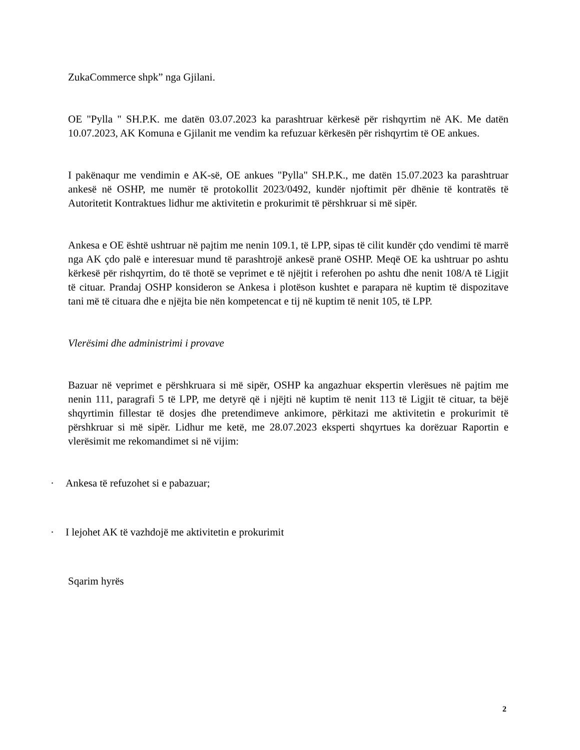ZukaCommerce shpk” nga Gjilani.
OE "Pylla " SH.P.K. me datën 03.07.2023 ka parashtruar kërkesë për rishqyrtim në AK. Me datën 10.07.2023, AK Komuna e Gjilanit me vendim ka refuzuar kërkesën për rishqyrtim të OE ankues.
I pakënaqur me vendimin e AK-së, OE ankues "Pylla" SH.P.K., me datën 15.07.2023 ka parashtruar ankesë në OSHP, me numër të protokollit 2023/0492, kundër njoftimit për dhënie të kontratës të Autoritetit Kontraktues lidhur me aktivitetin e prokurimit të përshkruar si më sipër.
Ankesa e OE është ushtruar në pajtim me nenin 109.1, të LPP, sipas të cilit kundër çdo vendimi të marrë nga AK çdo palë e interesuar mund të parashtrojë ankesë pranë OSHP. Meqë OE ka ushtruar po ashtu kërkesë për rishqyrtim, do të thotë se veprimet e të njëjtit i referohen po ashtu dhe nenit 108/A të Ligjit të cituar. Prandaj OSHP konsideron se Ankesa i plotëson kushtet e parapara në kuptim të dispozitave tani më të cituara dhe e njëjta bie nën kompetencat e tij në kuptim të nenit 105, të LPP.
Vlerësimi dhe administrimi i provave
Bazuar në veprimet e përshkruara si më sipër, OSHP ka angazhuar ekspertin vlerësues në pajtim me nenin 111, paragrafi 5 të LPP, me detyrë që i njëjti në kuptim të nenit 113 të Ligjit të cituar, ta bëjë shqyrtimin fillestar të dosjes dhe pretendimeve ankimore, përkitazi me aktivitetin e prokurimit të përshkruar si më sipër. Lidhur me ketë, me 28.07.2023 eksperti shqyrtues ka dorëzuar Raportin e vlerësimit me rekomandimet si në vijim:
· Ankesa të refuzohet si e pabazuar;
· I lejohet AK të vazhdojë me aktivitetin e prokurimit
Sqarim hyrës
2